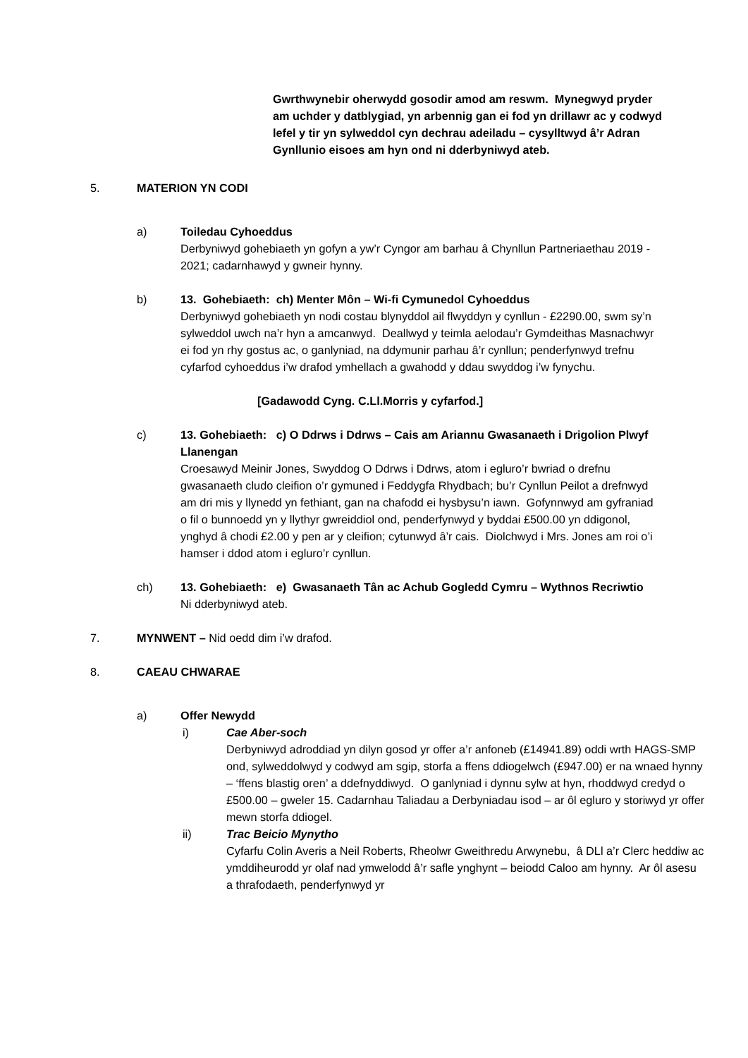Gwrthwynebir oherwydd gosodir amod am reswm. Mynegwyd pryder am uchder y datblygiad, yn arbennig gan ei fod yn drillawr ac y codwyd lefel y tir yn sylweddol cyn dechrau adeiladu – cysylltwyd â’r Adran Gynllunio eisoes am hyn ond ni dderbyniwyd ateb.
5. MATERION YN CODI
a) Toiledau Cyhoeddus
Derbyniwyd gohebiaeth yn gofyn a yw’r Cyngor am barhau â Chynllun Partneriaethau 2019 - 2021; cadarnhawyd y gwneir hynny.
b) 13. Gohebiaeth: ch) Menter Môn – Wi-fi Cymunedol Cyhoeddus
Derbyniwyd gohebiaeth yn nodi costau blynyddol ail flwyddyn y cynllun - £2290.00, swm sy’n sylweddol uwch na’r hyn a amcanwyd. Deallwyd y teimla aelodau’r Gymdeithas Masnachwyr ei fod yn rhy gostus ac, o ganlyniad, na ddymunir parhau â’r cynllun; penderfynwyd trefnu cyfarfod cyhoeddus i’w drafod ymhellach a gwahodd y ddau swyddog i’w fynychu.
[Gadawodd Cyng. C.Ll.Morris y cyfarfod.]
c) 13. Gohebiaeth: c) O Ddrws i Ddrws – Cais am Ariannu Gwasanaeth i Drigolion Plwyf Llanengan
Croesawyd Meinir Jones, Swyddog O Ddrws i Ddrws, atom i egluro’r bwriad o drefnu gwasanaeth cludo cleifion o’r gymuned i Feddygfa Rhydbach; bu’r Cynllun Peilot a drefnwyd am dri mis y llynedd yn fethiant, gan na chafodd ei hysbysu’n iawn. Gofynnwyd am gyfraniad o fil o bunnoedd yn y llythyr gwreiddiol ond, penderfynwyd y byddai £500.00 yn ddigonol, ynghyd â chodi £2.00 y pen ar y cleifion; cytunwyd â’r cais. Diolchwyd i Mrs. Jones am roi o’i hamser i ddod atom i egluro’r cynllun.
ch) 13. Gohebiaeth: e) Gwasanaeth Tân ac Achub Gogledd Cymru – Wythnos Recriwtio
Ni dderbyniwyd ateb.
7. MYNWENT – Nid oedd dim i’w drafod.
8. CAEAU CHWARAE
a) Offer Newydd
i) Cae Aber-soch
Derbyniwyd adroddiad yn dilyn gosod yr offer a’r anfoneb (£14941.89) oddi wrth HAGS-SMP ond, sylweddolwyd y codwyd am sgip, storfa a ffens ddiogelwch (£947.00) er na wnaed hynny – ‘ffens blastig oren’ a ddefnyddiwyd. O ganlyniad i dynnu sylw at hyn, rhoddwyd credyd o £500.00 – gweler 15. Cadarnhau Taliadau a Derbyniadau isod – ar ôl egluro y storiwyd yr offer mewn storfa ddiogel.
ii) Trac Beicio Mynytho
Cyfarfu Colin Averis a Neil Roberts, Rheolwr Gweithredu Arwynebu, â DLl a’r Clerc heddiw ac ymddiheurodd yr olaf nad ymwelodd â’r safle ynghynt – beiodd Caloo am hynny. Ar ôl asesu a thrafodaeth, penderfynwyd yr